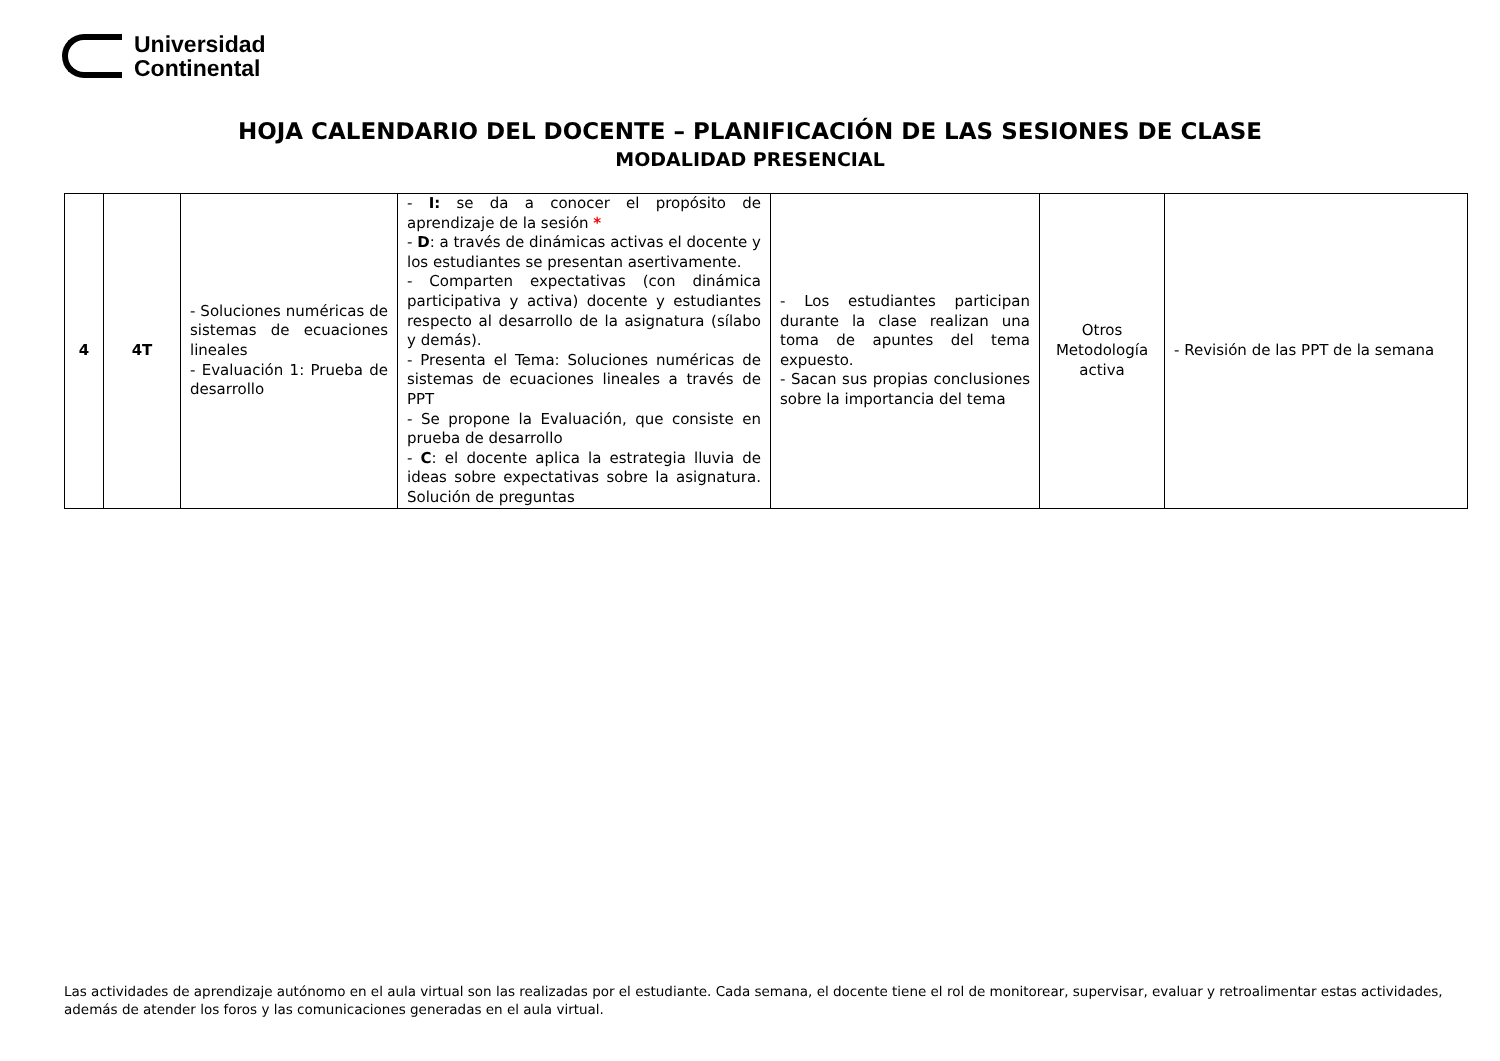Universidad
Continental
HOJA CALENDARIO DEL DOCENTE – PLANIFICACIÓN DE LAS SESIONES DE CLASE
MODALIDAD PRESENCIAL
| 4 | 4T | - Soluciones numéricas de sistemas de ecuaciones lineales - Evaluación 1: Prueba de desarrollo | - I: se da a conocer el propósito de aprendizaje de la sesión * - D : a través de dinámicas activas el docente y los estudiantes se presentan asertivamente. - Comparten expectativas (con dinámica participativa y activa) docente y estudiantes respecto al desarrollo de la asignatura (sílabo y demás). - Presenta el Tema: Soluciones numéricas de sistemas de ecuaciones lineales a través de PPT - Se propone la Evaluación, que consiste en prueba de desarrollo - C : el docente aplica la estrategia lluvia de ideas sobre expectativas sobre la asignatura. Solución de preguntas | - Los estudiantes participan durante la clase realizan una toma de apuntes del tema expuesto. - Sacan sus propias conclusiones sobre la importancia del tema | Otros Metodología activa | - Revisión de las PPT de la semana |
Las actividades de aprendizaje autónomo en el aula virtual son las realizadas por el estudiante. Cada semana, el docente tiene el rol de monitorear, supervisar, evaluar y retroalimentar estas actividades, además de atender los foros y las comunicaciones generadas en el aula virtual.